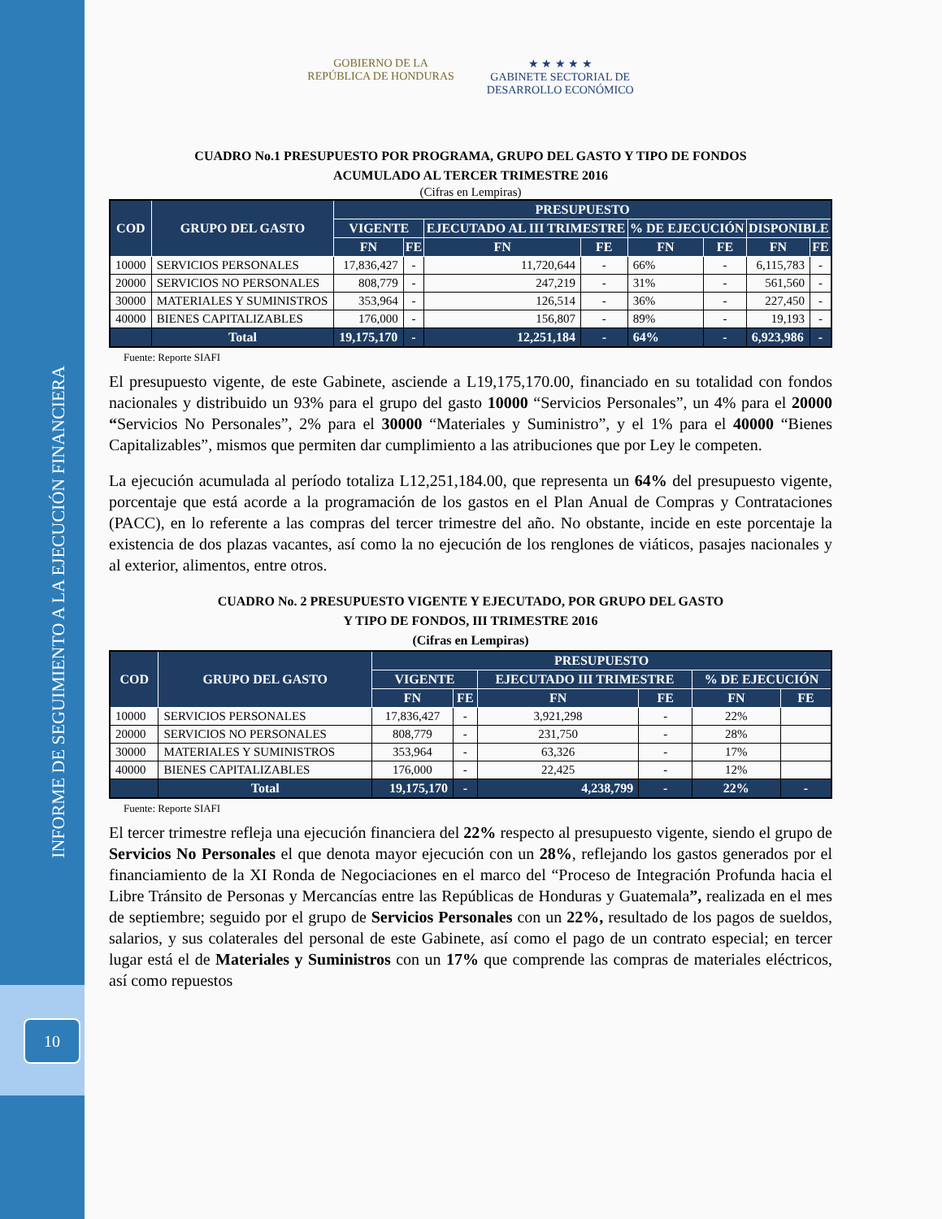INFORME DE SEGUIMIENTO A LA EJECUCIÓN FINANCIERA
10
GOBIERNO DE LA
REPÚBLICA DE HONDURAS ★ ★ ★ ★ ★
GABINETE SECTORIAL DE
DESARROLLO ECONÓMICO
CUADRO No.1 PRESUPUESTO POR PROGRAMA, GRUPO DEL GASTO Y TIPO DE FONDOS
ACUMULADO AL TERCER TRIMESTRE 2016
(Cifras en Lempiras)
| COD | GRUPO DEL GASTO | PRESUPUESTO | | | | | | | |
| --- | --- | --- | --- | --- | --- | --- | --- | --- | --- |
| | | VIGENTE | | EJECUTADO AL III TRIMESTRE | | % DE EJECUCIÓN | | DISPONIBLE | |
| | | FN | FE | FN | FE | FN | FE | FN | FE |
| 10000 | SERVICIOS PERSONALES | 17,836,427 | - | 11,720,644 | - | 66% | - | 6,115,783 | - |
| 20000 | SERVICIOS NO PERSONALES | 808,779 | - | 247,219 | - | 31% | - | 561,560 | - |
| 30000 | MATERIALES Y SUMINISTROS | 353,964 | - | 126,514 | - | 36% | - | 227,450 | - |
| 40000 | BIENES CAPITALIZABLES | 176,000 | - | 156,807 | - | 89% | - | 19,193 | - |
| | Total | 19,175,170 | - | 12,251,184 | - | 64% | - | 6,923,986 | - |
Fuente: Reporte SIAFI
El presupuesto vigente, de este Gabinete, asciende a L19,175,170.00, financiado en su totalidad con fondos nacionales y distribuido un 93% para el grupo del gasto 10000 “Servicios Personales”, un 4% para el 20000 “Servicios No Personales”, 2% para el 30000 “Materiales y Suministro”, y el 1% para el 40000 “Bienes Capitalizables”, mismos que permiten dar cumplimiento a las atribuciones que por Ley le competen.
La ejecución acumulada al período totaliza L12,251,184.00, que representa un 64% del presupuesto vigente, porcentaje que está acorde a la programación de los gastos en el Plan Anual de Compras y Contrataciones (PACC), en lo referente a las compras del tercer trimestre del año. No obstante, incide en este porcentaje la existencia de dos plazas vacantes, así como la no ejecución de los renglones de viáticos, pasajes nacionales y al exterior, alimentos, entre otros.
CUADRO No. 2 PRESUPUESTO VIGENTE Y EJECUTADO, POR GRUPO DEL GASTO
Y TIPO DE FONDOS, III TRIMESTRE 2016
(Cifras en Lempiras)
| COD | GRUPO DEL GASTO | PRESUPUESTO | | | | | |
| --- | --- | --- | --- | --- | --- | --- | --- |
| | | VIGENTE | | EJECUTADO III TRIMESTRE | | % DE EJECUCIÓN | |
| | | FN | FE | FN | FE | FN | FE |
| 10000 | SERVICIOS PERSONALES | 17,836,427 | - | 3,921,298 | - | 22% | |
| 20000 | SERVICIOS NO PERSONALES | 808,779 | - | 231,750 | - | 28% | |
| 30000 | MATERIALES Y SUMINISTROS | 353,964 | - | 63,326 | - | 17% | |
| 40000 | BIENES CAPITALIZABLES | 176,000 | - | 22,425 | - | 12% | |
| | Total | 19,175,170 | - | 4,238,799 | - | 22% | - |
Fuente: Reporte SIAFI
El tercer trimestre refleja una ejecución financiera del 22% respecto al presupuesto vigente, siendo el grupo de Servicios No Personales el que denota mayor ejecución con un 28%, reflejando los gastos generados por el financiamiento de la XI Ronda de Negociaciones en el marco del “Proceso de Integración Profunda hacia el Libre Tránsito de Personas y Mercancías entre las Repúblicas de Honduras y Guatemala”, realizada en el mes de septiembre; seguido por el grupo de Servicios Personales con un 22%, resultado de los pagos de sueldos, salarios, y sus colaterales del personal de este Gabinete, así como el pago de un contrato especial; en tercer lugar está el de Materiales y Suministros con un 17% que comprende las compras de materiales eléctricos, así como repuestos